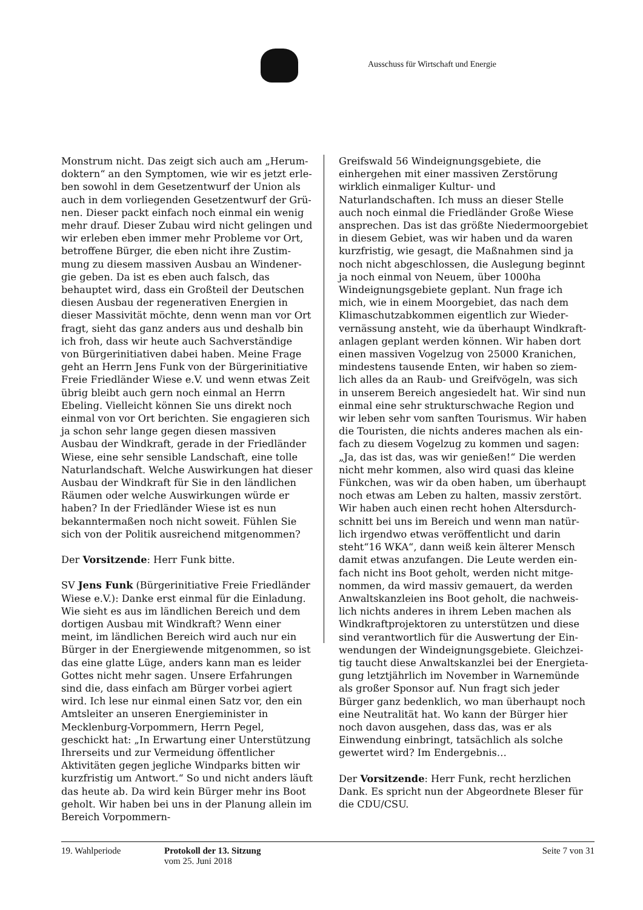Ausschuss für Wirtschaft und Energie
Monstrum nicht. Das zeigt sich auch am „Herum­doktern“ an den Symptomen, wie wir es jetzt erle­ben sowohl in dem Gesetzentwurf der Union als auch in dem vorliegenden Gesetzentwurf der Grü­nen. Dieser packt einfach noch einmal ein wenig mehr drauf. Dieser Zubau wird nicht gelingen und wir erleben eben immer mehr Probleme vor Ort, betroffene Bürger, die eben nicht ihre Zustim­mung zu diesem massiven Ausbau an Windener­gie geben. Da ist es eben auch falsch, das behaup­tet wird, dass ein Großteil der Deutschen diesen Ausbau der regenerativen Energien in dieser Mas­sivität möchte, denn wenn man vor Ort fragt, sieht das ganz anders aus und deshalb bin ich froh, dass wir heute auch Sachverständige von Bürger­initiativen dabei haben. Meine Frage geht an Herrn Jens Funk von der Bürgerinitiative Freie Friedländer Wiese e.V. und wenn etwas Zeit übrig bleibt auch gern noch einmal an Herrn Ebeling. Vielleicht können Sie uns direkt noch einmal von vor Ort berichten. Sie engagieren sich ja schon sehr lange gegen diesen massiven Ausbau der Windkraft, gerade in der Friedländer Wiese, eine sehr sensible Landschaft, eine tolle Naturland­schaft. Welche Auswirkungen hat dieser Ausbau der Windkraft für Sie in den ländlichen Räumen oder welche Auswirkungen würde er haben? In der Friedländer Wiese ist es nun bekanntermaßen noch nicht soweit. Fühlen Sie sich von der Politik ausreichend mitgenommen?
Der Vorsitzende: Herr Funk bitte.
SV Jens Funk (Bürgerinitiative Freie Friedländer Wiese e.V.): Danke erst einmal für die Einladung. Wie sieht es aus im ländlichen Bereich und dem dortigen Ausbau mit Windkraft? Wenn einer meint, im ländlichen Bereich wird auch nur ein Bürger in der Energiewende mitgenommen, so ist das eine glatte Lüge, anders kann man es leider Gottes nicht mehr sagen. Unsere Erfahrungen sind die, dass einfach am Bürger vorbei agiert wird. Ich lese nur einmal einen Satz vor, den ein Amtsleiter an unseren Energieminister in Mecklenburg-Vor­pommern, Herrn Pegel, geschickt hat: „In Erwar­tung einer Unterstützung Ihrerseits und zur Ver­meidung öffentlicher Aktivitäten gegen jegliche Windparks bitten wir kurzfristig um Antwort.“ So und nicht anders läuft das heute ab. Da wird kein Bürger mehr ins Boot geholt. Wir haben bei uns in der Planung allein im Bereich Vorpommern-
Greifswald 56 Windeignungsgebiete, die einherge­hen mit einer massiven Zerstörung wirklich ein­maliger Kultur- und Naturlandschaften. Ich muss an dieser Stelle auch noch einmal die Friedländer Große Wiese ansprechen. Das ist das größte Nie­dermoorgebiet in diesem Gebiet, was wir haben und da waren kurzfristig, wie gesagt, die Maßnah­men sind ja noch nicht abgeschlossen, die Ausle­gung beginnt ja noch einmal von Neuem, über 1000ha Windeignungsgebiete geplant. Nun frage ich mich, wie in einem Moorgebiet, das nach dem Klimaschutzabkommen eigentlich zur Wieder­vernässung ansteht, wie da überhaupt Windkraft­anlagen geplant werden können. Wir haben dort einen massiven Vogelzug von 25000 Kranichen, mindestens tausende Enten, wir haben so ziem­lich alles da an Raub- und Greifvögeln, was sich in unserem Bereich angesiedelt hat. Wir sind nun einmal eine sehr strukturschwache Region und wir leben sehr vom sanften Tourismus. Wir haben die Touristen, die nichts anderes machen als ein­fach zu diesem Vogelzug zu kommen und sagen: „Ja, das ist das, was wir genießen!“ Die werden nicht mehr kommen, also wird quasi das kleine Fünkchen, was wir da oben haben, um überhaupt noch etwas am Leben zu halten, massiv zerstört. Wir haben auch einen recht hohen Altersdurch­schnitt bei uns im Bereich und wenn man natür­lich irgendwo etwas veröffentlicht und darin steht“16 WKA“, dann weiß kein älterer Mensch damit etwas anzufangen. Die Leute werden ein­fach nicht ins Boot geholt, werden nicht mitge­nommen, da wird massiv gemauert, da werden Anwaltskanzleien ins Boot geholt, die nachweis­lich nichts anderes in ihrem Leben machen als Windkraftprojektoren zu unterstützen und diese sind verantwortlich für die Auswertung der Ein­wendungen der Windeignungsgebiete. Gleichzei­tig taucht diese Anwaltskanzlei bei der Energieta­gung letztjährlich im November in Warnemünde als großer Sponsor auf. Nun fragt sich jeder Bürger ganz bedenklich, wo man überhaupt noch eine Neutralität hat. Wo kann der Bürger hier noch da­von ausgehen, dass das, was er als Einwendung einbringt, tatsächlich als solche gewertet wird? Im Endergebnis…
Der Vorsitzende: Herr Funk, recht herzlichen Dank. Es spricht nun der Abgeordnete Bleser für die CDU/CSU.
19. Wahlperiode Protokoll der 13. Sitzung
vom 25. Juni 2018
Seite 7 von 31